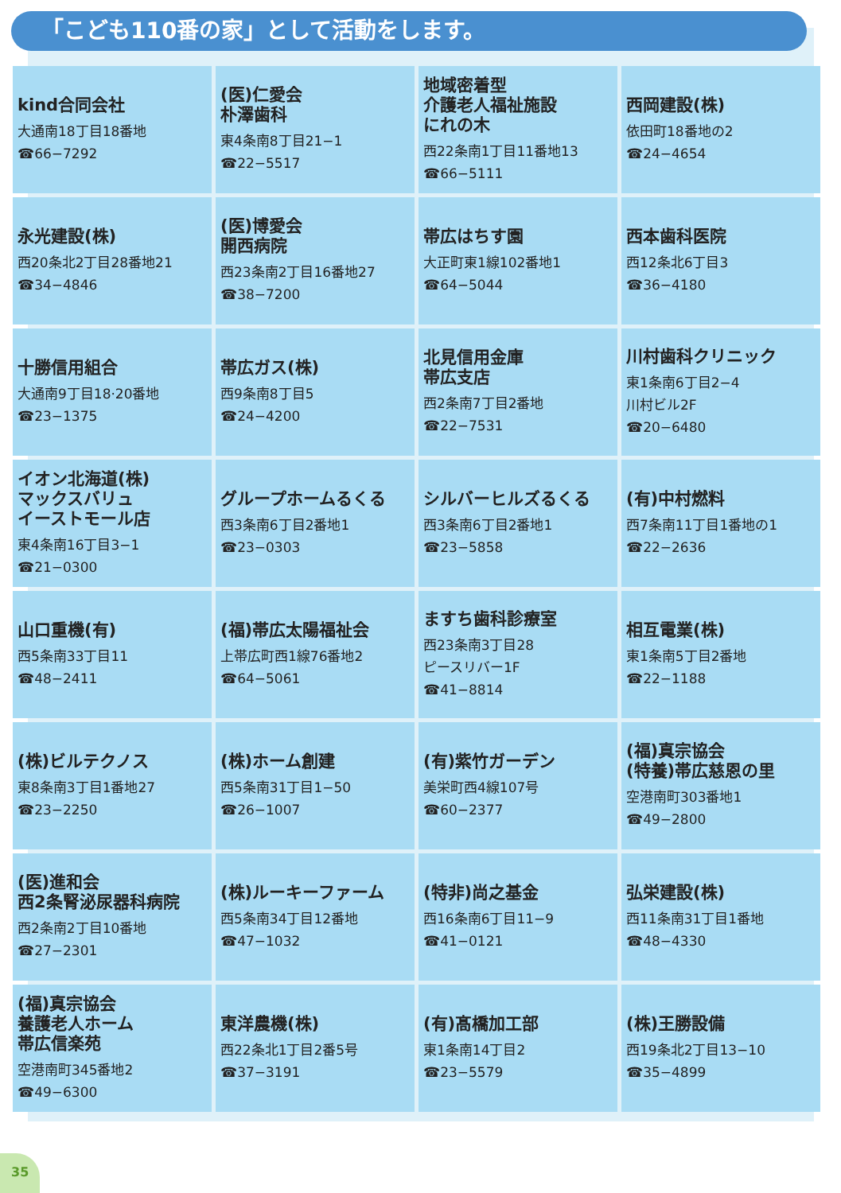「こども110番の家」として活動をします。
| kind合同会社 大通南18丁目18番地 ☎66−7292 | (医)仁愛会 朴澤歯科 東4条南8丁目21−1 ☎22−5517 | 地域密着型 介護老人福祉施設 にれの木 西22条南1丁目11番地13 ☎66−5111 | 西岡建設(株) 依田町18番地の2 ☎24−4654 |
| 永光建設(株) 西20条北2丁目28番地21 ☎34−4846 | (医)博愛会 開西病院 西23条南2丁目16番地27 ☎38−7200 | 帯広はちす園 大正町東1線102番地1 ☎64−5044 | 西本歯科医院 西12条北6丁目3 ☎36−4180 |
| 十勝信用組合 大通南9丁目18·20番地 ☎23−1375 | 帯広ガス(株) 西9条南8丁目5 ☎24−4200 | 北見信用金庫 帯広支店 西2条南7丁目2番地 ☎22−7531 | 川村歯科クリニック 東1条南6丁目2−4 川村ビル2F ☎20−6480 |
| イオン北海道(株) マックスバリュ イーストモール店 東4条南16丁目3−1 ☎21−0300 | グループホームるくる 西3条南6丁目2番地1 ☎23−0303 | シルバーヒルズるくる 西3条南6丁目2番地1 ☎23−5858 | (有)中村燃料 西7条南11丁目1番地の1 ☎22−2636 |
| 山口重機(有) 西5条南33丁目11 ☎48−2411 | (福)帯広太陽福祉会 上帯広町西1線76番地2 ☎64−5061 | ますち歯科診療室 西23条南3丁目28 ピースリバー1F ☎41−8814 | 相互電業(株) 東1条南5丁目2番地 ☎22−1188 |
| (株)ビルテクノス 東8条南3丁目1番地27 ☎23−2250 | (株)ホーム創建 西5条南31丁目1−50 ☎26−1007 | (有)紫竹ガーデン 美栄町西4線107号 ☎60−2377 | (福)真宗協会 (特養)帯広慈恩の里 空港南町303番地1 ☎49−2800 |
| (医)進和会 西2条腎泌尿器科病院 西2条南2丁目10番地 ☎27−2301 | (株)ルーキーファーム 西5条南34丁目12番地 ☎47−1032 | (特非)尚之基金 西16条南6丁目11−9 ☎41−0121 | 弘栄建設(株) 西11条南31丁目1番地 ☎48−4330 |
| (福)真宗協会 養護老人ホーム 帯広信楽苑 空港南町345番地2 ☎49−6300 | 東洋農機(株) 西22条北1丁目2番5号 ☎37−3191 | (有)髙橋加工部 東1条南14丁目2 ☎23−5579 | (株)王勝設備 西19条北2丁目13−10 ☎35−4899 |
35